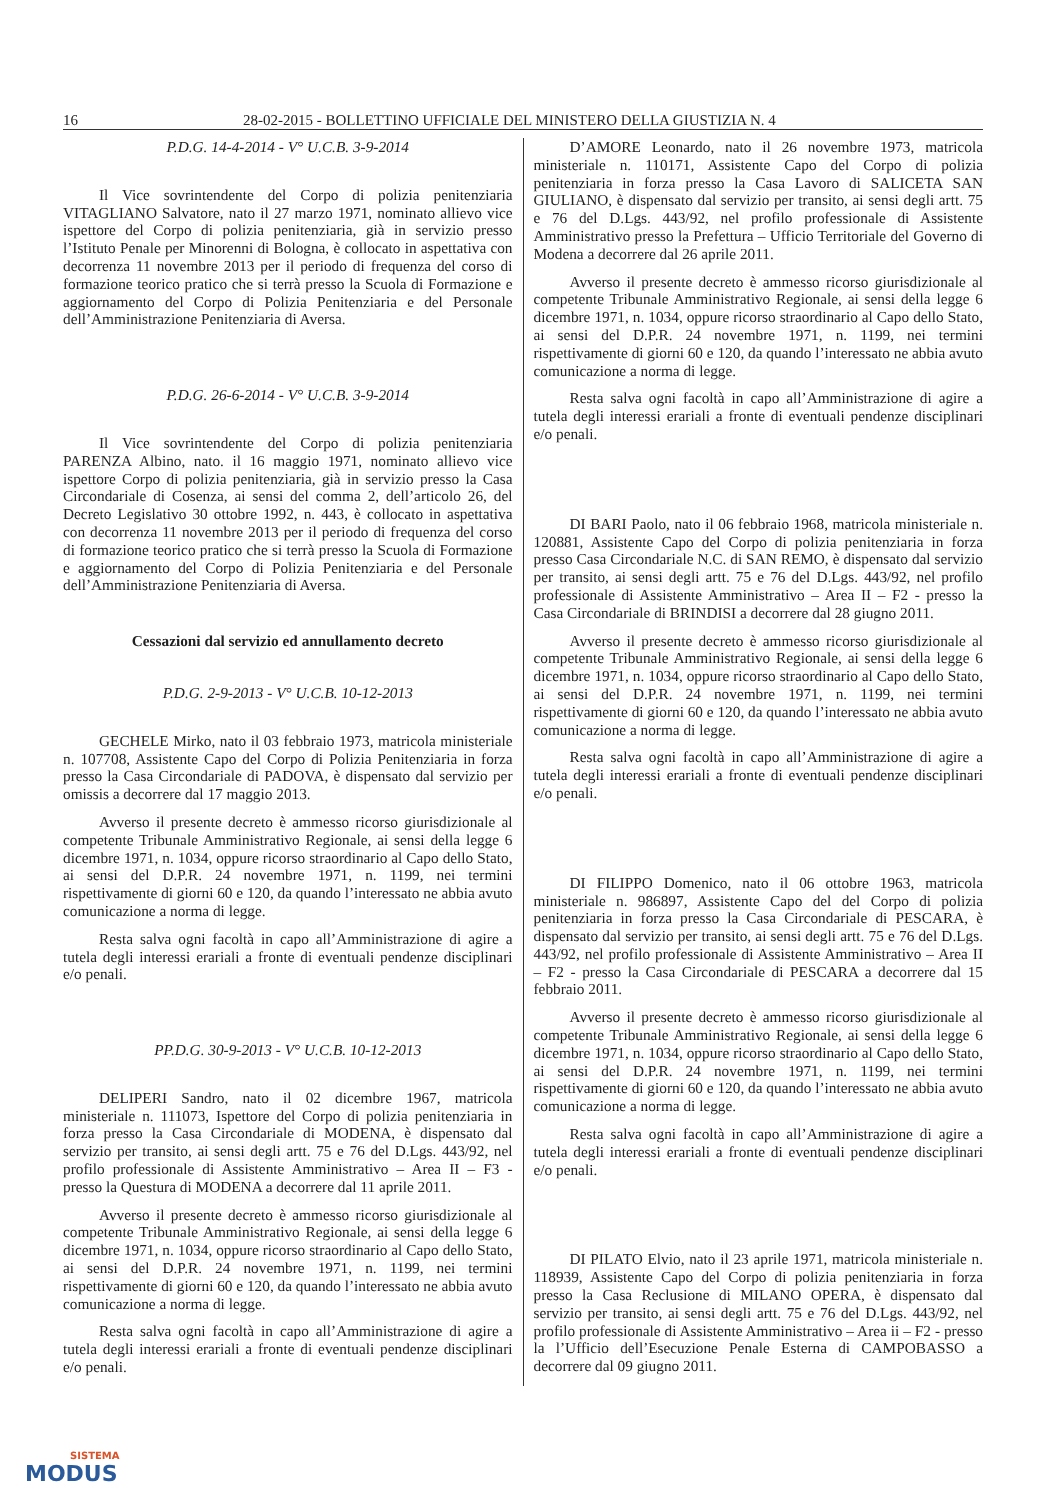16 28-02-2015 - BOLLETTINO UFFICIALE DEL MINISTERO DELLA GIUSTIZIA N. 4
P.D.G. 14-4-2014 - V° U.C.B. 3-9-2014
Il Vice sovrintendente del Corpo di polizia penitenziaria VITAGLIANO Salvatore, nato il 27 marzo 1971, nominato allievo vice ispettore del Corpo di polizia penitenziaria, già in servizio presso l’Istituto Penale per Minorenni di Bologna, è collocato in aspettativa con decorrenza 11 novembre 2013 per il periodo di frequenza del corso di formazione teorico pratico che si terrà presso la Scuola di Formazione e aggiornamento del Corpo di Polizia Penitenziaria e del Personale dell’Amministrazione Penitenziaria di Aversa.
P.D.G. 26-6-2014 - V° U.C.B. 3-9-2014
Il Vice sovrintendente del Corpo di polizia penitenziaria PARENZA Albino, nato. il 16 maggio 1971, nominato allievo vice ispettore Corpo di polizia penitenziaria, già in servizio presso la Casa Circondariale di Cosenza, ai sensi del comma 2, dell’articolo 26, del Decreto Legislativo 30 ottobre 1992, n. 443, è collocato in aspettativa con decorrenza 11 novembre 2013 per il periodo di frequenza del corso di formazione teorico pratico che si terrà presso la Scuola di Formazione e aggiornamento del Corpo di Polizia Penitenziaria e del Personale dell’Amministrazione Penitenziaria di Aversa.
Cessazioni dal servizio ed annullamento decreto
P.D.G. 2-9-2013 - V° U.C.B. 10-12-2013
GECHELE Mirko, nato il 03 febbraio 1973, matricola ministeriale n. 107708, Assistente Capo del Corpo di Polizia Penitenziaria in forza presso la Casa Circondariale di PADOVA, è dispensato dal servizio per omissis a decorrere dal 17 maggio 2013.
Avverso il presente decreto è ammesso ricorso giurisdizionale al competente Tribunale Amministrativo Regionale, ai sensi della legge 6 dicembre 1971, n. 1034, oppure ricorso straordinario al Capo dello Stato, ai sensi del D.P.R. 24 novembre 1971, n. 1199, nei termini rispettivamente di giorni 60 e 120, da quando l’interessato ne abbia avuto comunicazione a norma di legge.
Resta salva ogni facoltà in capo all’Amministrazione di agire a tutela degli interessi erariali a fronte di eventuali pendenze disciplinari e/o penali.
PP.D.G. 30-9-2013 - V° U.C.B. 10-12-2013
DELIPERI Sandro, nato il 02 dicembre 1967, matricola ministeriale n. 111073, Ispettore del Corpo di polizia penitenziaria in forza presso la Casa Circondariale di MODENA, è dispensato dal servizio per transito, ai sensi degli artt. 75 e 76 del D.Lgs. 443/92, nel profilo professionale di Assistente Amministrativo – Area II – F3 - presso la Questura di MODENA a decorrere dal 11 aprile 2011.
Avverso il presente decreto è ammesso ricorso giurisdizionale al competente Tribunale Amministrativo Regionale, ai sensi della legge 6 dicembre 1971, n. 1034, oppure ricorso straordinario al Capo dello Stato, ai sensi del D.P.R. 24 novembre 1971, n. 1199, nei termini rispettivamente di giorni 60 e 120, da quando l’interessato ne abbia avuto comunicazione a norma di legge.
Resta salva ogni facoltà in capo all’Amministrazione di agire a tutela degli interessi erariali a fronte di eventuali pendenze disciplinari e/o penali.
D’AMORE Leonardo, nato il 26 novembre 1973, matricola ministeriale n. 110171, Assistente Capo del Corpo di polizia penitenziaria in forza presso la Casa Lavoro di SALICETA SAN GIULIANO, è dispensato dal servizio per transito, ai sensi degli artt. 75 e 76 del D.Lgs. 443/92, nel profilo professionale di Assistente Amministrativo presso la Prefettura – Ufficio Territoriale del Governo di Modena a decorrere dal 26 aprile 2011.
Avverso il presente decreto è ammesso ricorso giurisdizionale al competente Tribunale Amministrativo Regionale, ai sensi della legge 6 dicembre 1971, n. 1034, oppure ricorso straordinario al Capo dello Stato, ai sensi del D.P.R. 24 novembre 1971, n. 1199, nei termini rispettivamente di giorni 60 e 120, da quando l’interessato ne abbia avuto comunicazione a norma di legge.
Resta salva ogni facoltà in capo all’Amministrazione di agire a tutela degli interessi erariali a fronte di eventuali pendenze disciplinari e/o penali.
DI BARI Paolo, nato il 06 febbraio 1968, matricola ministeriale n. 120881, Assistente Capo del Corpo di polizia penitenziaria in forza presso Casa Circondariale N.C. di SAN REMO, è dispensato dal servizio per transito, ai sensi degli artt. 75 e 76 del D.Lgs. 443/92, nel profilo professionale di Assistente Amministrativo – Area II – F2 - presso la Casa Circondariale di BRINDISI a decorrere dal 28 giugno 2011.
Avverso il presente decreto è ammesso ricorso giurisdizionale al competente Tribunale Amministrativo Regionale, ai sensi della legge 6 dicembre 1971, n. 1034, oppure ricorso straordinario al Capo dello Stato, ai sensi del D.P.R. 24 novembre 1971, n. 1199, nei termini rispettivamente di giorni 60 e 120, da quando l’interessato ne abbia avuto comunicazione a norma di legge.
Resta salva ogni facoltà in capo all’Amministrazione di agire a tutela degli interessi erariali a fronte di eventuali pendenze disciplinari e/o penali.
DI FILIPPO Domenico, nato il 06 ottobre 1963, matricola ministeriale n. 986897, Assistente Capo del del Corpo di polizia penitenziaria in forza presso la Casa Circondariale di PESCARA, è dispensato dal servizio per transito, ai sensi degli artt. 75 e 76 del D.Lgs. 443/92, nel profilo professionale di Assistente Amministrativo – Area II – F2 - presso la Casa Circondariale di PESCARA a decorrere dal 15 febbraio 2011.
Avverso il presente decreto è ammesso ricorso giurisdizionale al competente Tribunale Amministrativo Regionale, ai sensi della legge 6 dicembre 1971, n. 1034, oppure ricorso straordinario al Capo dello Stato, ai sensi del D.P.R. 24 novembre 1971, n. 1199, nei termini rispettivamente di giorni 60 e 120, da quando l’interessato ne abbia avuto comunicazione a norma di legge.
Resta salva ogni facoltà in capo all’Amministrazione di agire a tutela degli interessi erariali a fronte di eventuali pendenze disciplinari e/o penali.
DI PILATO Elvio, nato il 23 aprile 1971, matricola ministeriale n. 118939, Assistente Capo del Corpo di polizia penitenziaria in forza presso la Casa Reclusione di MILANO OPERA, è dispensato dal servizio per transito, ai sensi degli artt. 75 e 76 del D.Lgs. 443/92, nel profilo professionale di Assistente Amministrativo – Area ii – F2 - presso la l’Ufficio dell’Esecuzione Penale Esterna di CAMPOBASSO a decorrere dal 09 giugno 2011.
SISTEMA
MODUS